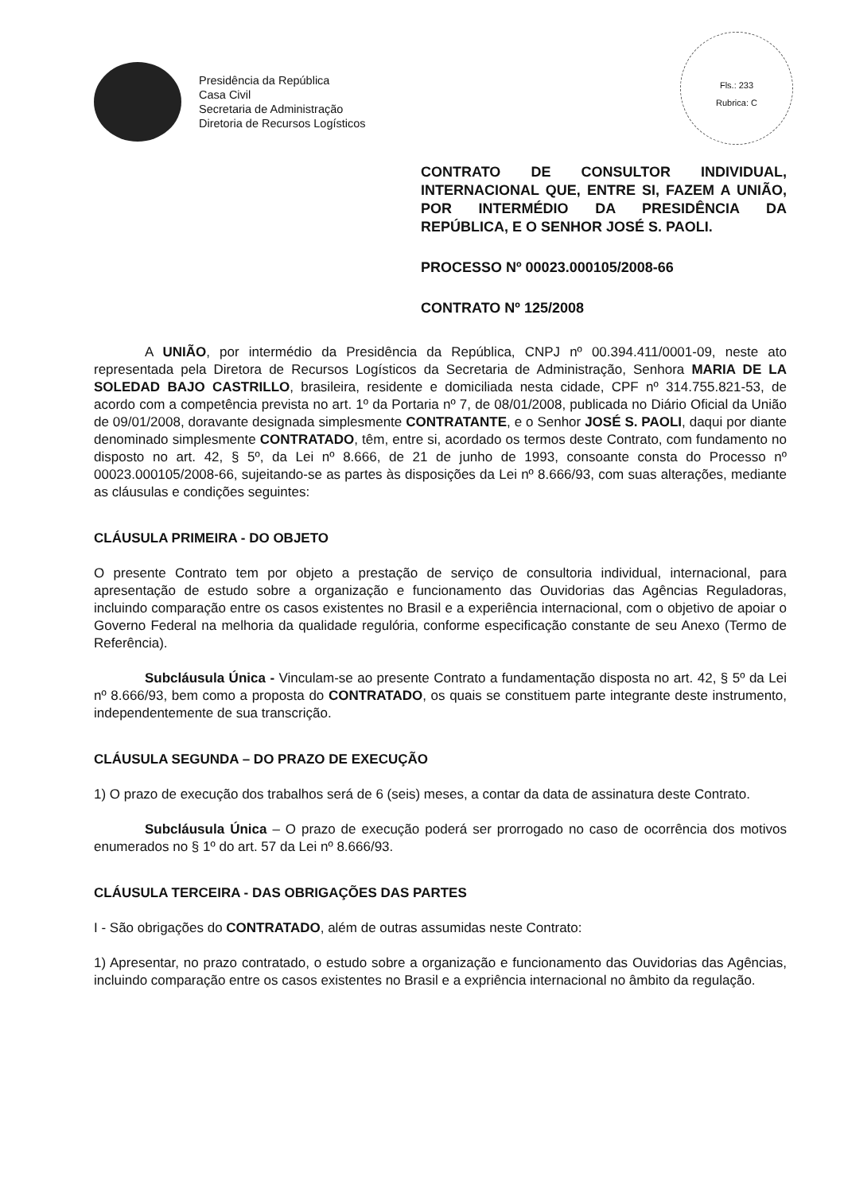Presidência da República
Casa Civil
Secretaria de Administração
Diretoria de Recursos Logísticos
Fls.: 233
Rubrica: C
CONTRATO DE CONSULTOR INDIVIDUAL, INTERNACIONAL QUE, ENTRE SI, FAZEM A UNIÃO, POR INTERMÉDIO DA PRESIDÊNCIA DA REPÚBLICA, E O SENHOR JOSÉ S. PAOLI.
PROCESSO Nº 00023.000105/2008-66
CONTRATO Nº 125/2008
A UNIÃO, por intermédio da Presidência da República, CNPJ nº 00.394.411/0001-09, neste ato representada pela Diretora de Recursos Logísticos da Secretaria de Administração, Senhora MARIA DE LA SOLEDAD BAJO CASTRILLO, brasileira, residente e domiciliada nesta cidade, CPF nº 314.755.821-53, de acordo com a competência prevista no art. 1º da Portaria nº 7, de 08/01/2008, publicada no Diário Oficial da União de 09/01/2008, doravante designada simplesmente CONTRATANTE, e o Senhor JOSÉ S. PAOLI, daqui por diante denominado simplesmente CONTRATADO, têm, entre si, acordado os termos deste Contrato, com fundamento no disposto no art. 42, § 5º, da Lei nº 8.666, de 21 de junho de 1993, consoante consta do Processo nº 00023.000105/2008-66, sujeitando-se as partes às disposições da Lei nº 8.666/93, com suas alterações, mediante as cláusulas e condições seguintes:
CLÁUSULA PRIMEIRA - DO OBJETO
O presente Contrato tem por objeto a prestação de serviço de consultoria individual, internacional, para apresentação de estudo sobre a organização e funcionamento das Ouvidorias das Agências Reguladoras, incluindo comparação entre os casos existentes no Brasil e a experiência internacional, com o objetivo de apoiar o Governo Federal na melhoria da qualidade regulória, conforme especificação constante de seu Anexo (Termo de Referência).
Subcláusula Única - Vinculam-se ao presente Contrato a fundamentação disposta no art. 42, § 5º da Lei nº 8.666/93, bem como a proposta do CONTRATADO, os quais se constituem parte integrante deste instrumento, independentemente de sua transcrição.
CLÁUSULA SEGUNDA – DO PRAZO DE EXECUÇÃO
1) O prazo de execução dos trabalhos será de 6 (seis) meses, a contar da data de assinatura deste Contrato.
Subcláusula Única – O prazo de execução poderá ser prorrogado no caso de ocorrência dos motivos enumerados no § 1º do art. 57 da Lei nº 8.666/93.
CLÁUSULA TERCEIRA - DAS OBRIGAÇÕES DAS PARTES
I - São obrigações do CONTRATADO, além de outras assumidas neste Contrato:
1) Apresentar, no prazo contratado, o estudo sobre a organização e funcionamento das Ouvidorias das Agências, incluindo comparação entre os casos existentes no Brasil e a expriência internacional no âmbito da regulação.